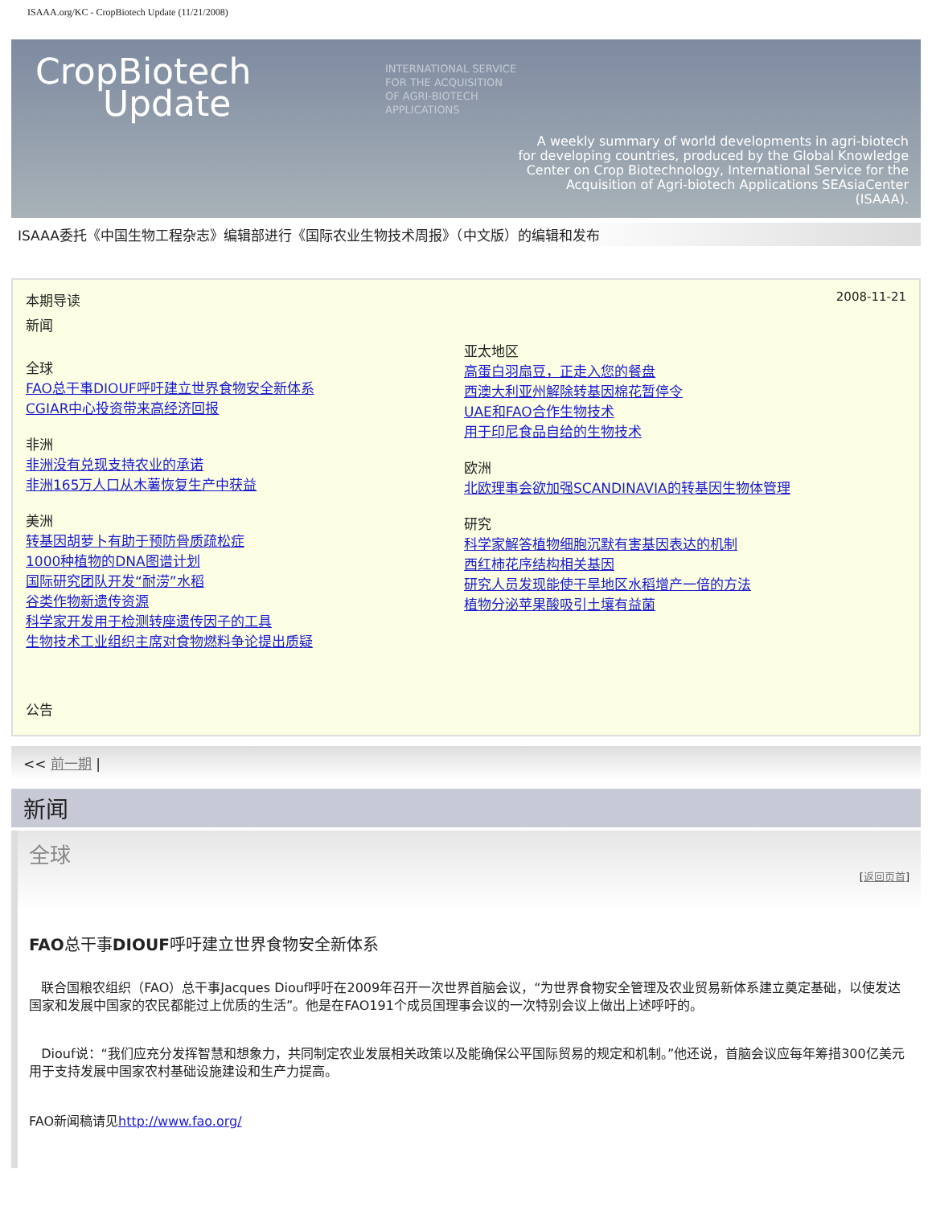ISAAA.org/KC - CropBiotech Update (11/21/2008)
CropBiotech
Update
INTERNATIONAL SERVICE
FOR THE ACQUISITION
OF AGRI-BIOTECH
APPLICATIONS
A weekly summary of world developments in agri-biotech
for developing countries, produced by the Global Knowledge
Center on Crop Biotechnology, International Service for the
Acquisition of Agri-biotech Applications SEAsiaCenter
(ISAAA).
ISAAA委托《中国生物工程杂志》编辑部进行《国际农业生物技术周报》（中文版）的编辑和发布
本期导读 2008-11-21
新闻
全球
FAO总干事DIOUF呼吁建立世界食物安全新体系
CGIAR中心投资带来高经济回报
非洲
非洲没有兑现支持农业的承诺
非洲165万人口从木薯恢复生产中获益
美洲
转基因胡萝卜有助于预防骨质疏松症
1000种植物的DNA图谱计划
国际研究团队开发“耐涝”水稻
谷类作物新遗传资源
科学家开发用于检测转座遗传因子的工具
生物技术工业组织主席对食物燃料争论提出质疑
公告
亚太地区
高蛋白羽扇豆，正走入您的餐盘
西澳大利亚州解除转基因棉花暂停令
UAE和FAO合作生物技术
用于印尼食品自给的生物技术
欧洲
北欧理事会欲加强SCANDINAVIA的转基因生物体管理
研究
科学家解答植物细胞沉默有害基因表达的机制
西红柿花序结构相关基因
研究人员发现能使干旱地区水稻增产一倍的方法
植物分泌苹果酸吸引土壤有益菌
<< 前一期 |
新闻
全球
[返回页首]
FAO总干事DIOUF呼吁建立世界食物安全新体系
联合国粮农组织（FAO）总干事Jacques Diouf呼吁在2009年召开一次世界首脑会议，“为世界食物安全管理及农业贸易新体系建立奠定基础，以使发达国家和发展中国家的农民都能过上优质的生活”。他是在FAO191个成员国理事会议的一次特别会议上做出上述呼吁的。
Diouf说：“我们应充分发挥智慧和想象力，共同制定农业发展相关政策以及能确保公平国际贸易的规定和机制。”他还说，首脑会议应每年筹措300亿美元用于支持发展中国家农村基础设施建设和生产力提高。
FAO新闻稿请见http://www.fao.org/